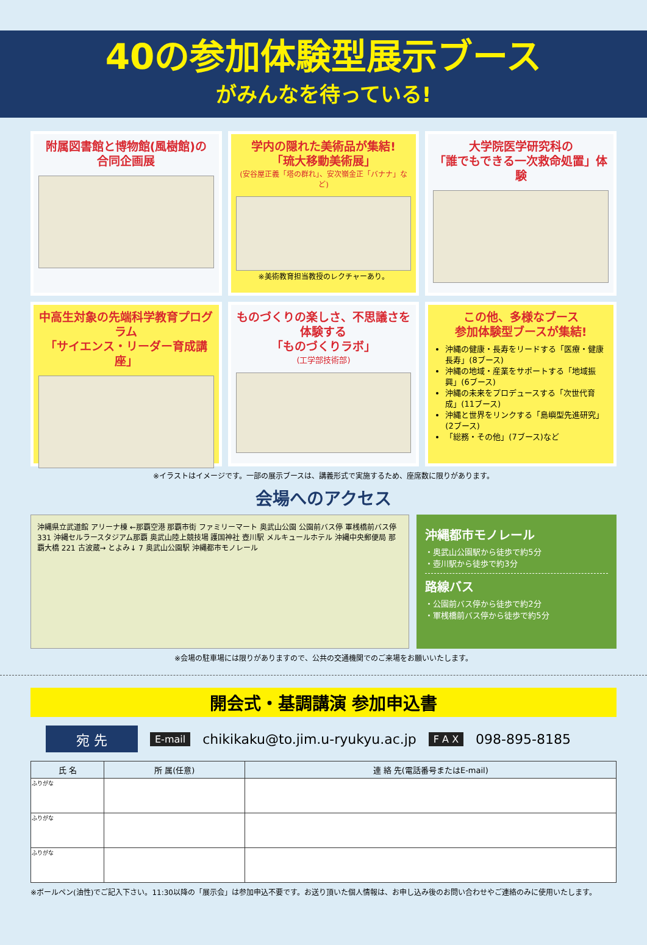40の参加体験型展示ブース
がみんなを待っている!
附属図書館と博物館(風樹館)の
合同企画展
学内の隠れた美術品が集結!
「琉大移動美術展」
(安谷屋正義「塔の群れ」、安次嶺金正「バナナ」など)
※美術教育担当教授のレクチャーあり。
大学院医学研究科の
「誰でもできる一次救命処置」体験
中高生対象の先端科学教育プログラム
「サイエンス・リーダー育成講座」
ものづくりの楽しさ、不思議さを体験する
「ものづくりラボ」
(工学部技術部)
この他、多様なブース
参加体験型ブースが集結!
沖縄の健康・長寿をリードする「医療・健康長寿」(8ブース)
沖縄の地域・産業をサポートする「地域振興」(6ブース)
沖縄の未来をプロデュースする「次世代育成」(11ブース)
沖縄と世界をリンクする「島嶼型先進研究」(2ブース)
「総務・その他」(7ブース)など
※イラストはイメージです。一部の展示ブースは、講義形式で実施するため、座席数に限りがあります。
会場へのアクセス
沖縄県立武道館 アリーナ棟 ←那覇空港 那覇市街 ファミリーマート 奥武山公園 公園前バス停 軍桟橋前バス停 331 沖縄セルラースタジアム那覇 奥武山陸上競技場 護国神社 壺川駅 メルキュールホテル 沖縄中央郵便局 那覇大橋 221 古波蔵→ とよみ↓ 7 奥武山公園駅 沖縄都市モノレール
沖縄都市モノレール
・奥武山公園駅から徒歩で約5分
・壺川駅から徒歩で約3分
路線バス
・公園前バス停から徒歩で約2分
・軍桟橋前バス停から徒歩で約5分
※会場の駐車場には限りがありますので、公共の交通機関でのご来場をお願いいたします。
開会式・基調講演 参加申込書
宛 先 E-mail chikikaku@to.jim.u-ryukyu.ac.jp F A X 098-895-8185
| 氏 名 | 所 属(任意) | 連 絡 先(電話番号またはE-mail) |
| --- | --- | --- |
| ふりがな | | |
| ふりがな | | |
| ふりがな | | |
※ボールペン(油性)でご記入下さい。11:30以降の「展示会」は参加申込不要です。お送り頂いた個人情報は、お申し込み後のお問い合わせやご連絡のみに使用いたします。